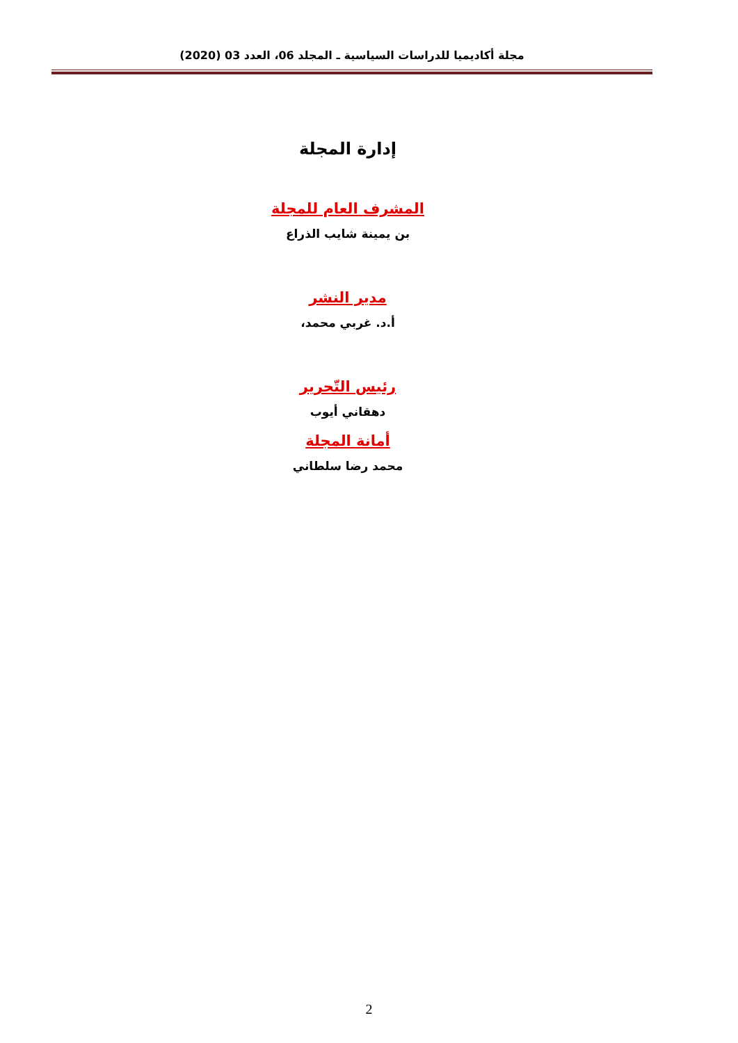مجلة أكاديميا للدراسات السياسية ـ المجلد 06، العدد 03 (2020)
إدارة المجلة
المشرف العام للمجلة
بن يمينة شايب الذراع
مدير النشر
أ.د. غربي محمد،
رئيس التّحرير
دهقاني أيوب
أمانة المجلة
محمد رضا سلطاني
2